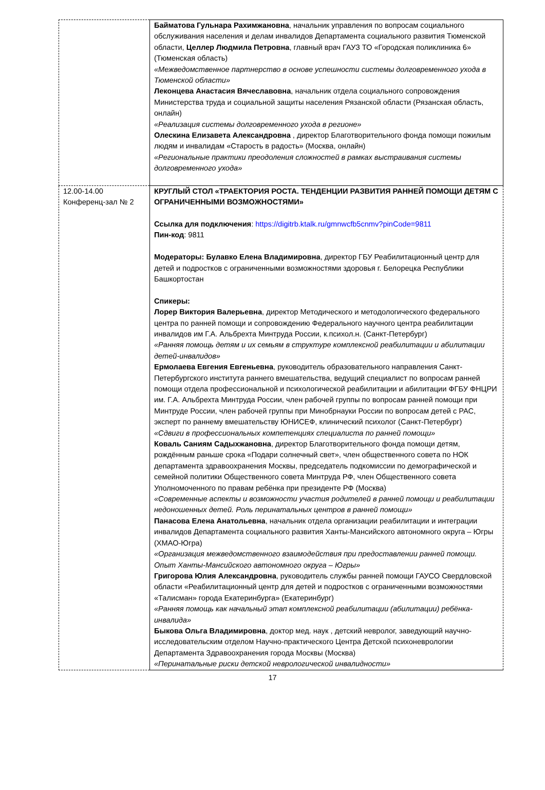| | Байматова Гульнара Рахимжановна , начальник управления по вопросам социального обслуживания населения и делам инвалидов Департамента социального развития Тюменской области, Целлер Людмила Петровна , главный врач ГАУЗ ТО «Городская поликлиника 6» (Тюменская область) «Межведомственное партнерство в основе успешности системы долговременного ухода в Тюменской области» Леконцева Анастасия Вячеславовна , начальник отдела социального сопровождения Министерства труда и социальной защиты населения Рязанской области (Рязанская область, онлайн) «Реализация системы долговременного ухода в регионе» Олескина Елизавета Александровна , директор Благотворительного фонда помощи пожилым людям и инвалидам «Старость в радость» (Москва, онлайн) «Региональные практики преодоления сложностей в рамках выстраивания системы долговременного ухода» |
| 12.00-14.00 Конференц-зал № 2 | КРУГЛЫЙ СТОЛ «ТРАЕКТОРИЯ РОСТА. ТЕНДЕНЦИИ РАЗВИТИЯ РАННЕЙ ПОМОЩИ ДЕТЯМ С ОГРАНИЧЕННЫМИ ВОЗМОЖНОСТЯМИ» Ссылка для подключения : https://digitrb.ktalk.ru/gmnwcfb5cnmv?pinCode=9811 Пин-код : 9811 Модераторы: Булавко Елена Владимировна , директор ГБУ Реабилитационный центр для детей и подростков с ограниченными возможностями здоровья г. Белорецка Республики Башкортостан Спикеры: Лорер Виктория Валерьевна , директор Методического и методологического федерального центра по ранней помощи и сопровождению Федерального научного центра реабилитации инвалидов им Г.А. Альбрехта Минтруда России, к.психол.н. (Санкт-Петербург) «Ранняя помощь детям и их семьям в структуре комплексной реабилитации и абилитации детей-инвалидов» Ермолаева Евгения Евгеньевна , руководитель образовательного направления Санкт-Петербургского института раннего вмешательства, ведущий специалист по вопросам ранней помощи отдела профессиональной и психологической реабилитации и абилитации ФГБУ ФНЦРИ им. Г.А. Альбрехта Минтруда России, член рабочей группы по вопросам ранней помощи при Минтруде России, член рабочей группы при Минобрнауки России по вопросам детей с РАС, эксперт по раннему вмешательству ЮНИСЕФ, клинический психолог (Санкт-Петербург) «Сдвиги в профессиональных компетенциях специалиста по ранней помощи» Коваль Саниям Садыхжановна , директор Благотворительного фонда помощи детям, рождённым раньше срока «Подари солнечный свет», член общественного совета по НОК департамента здравоохранения Москвы, председатель подкомиссии по демографической и семейной политики Общественного совета Минтруда РФ, член Общественного совета Уполномоченного по правам ребёнка при президенте РФ (Москва) «Современные аспекты и возможности участия родителей в ранней помощи и реабилитации недоношенных детей. Роль перинатальных центров в ранней помощи» Панасова Елена Анатольевна , начальник отдела организации реабилитации и интеграции инвалидов Департамента социального развития Ханты-Мансийского автономного округа – Югры (ХМАО-Югра) «Организация межведомственного взаимодействия при предоставлении ранней помощи. Опыт Ханты-Мансийского автономного округа – Югры» Григорова Юлия Александровна , руководитель службы ранней помощи ГАУСО Свердловской области «Реабилитационный центр для детей и подростков с ограниченными возможностями «Талисман» города Екатеринбурга» (Екатеринбург) «Ранняя помощь как начальный этап комплексной реабилитации (абилитации) ребёнка-инвалида» Быкова Ольга Владимировна , доктор мед. наук , детский невролог, заведующий научно-исследовательским отделом Научно-практического Центра Детской психоневрологии Департамента Здравоохранения города Москвы (Москва) «Перинатальные риски детской неврологической инвалидности» |
17